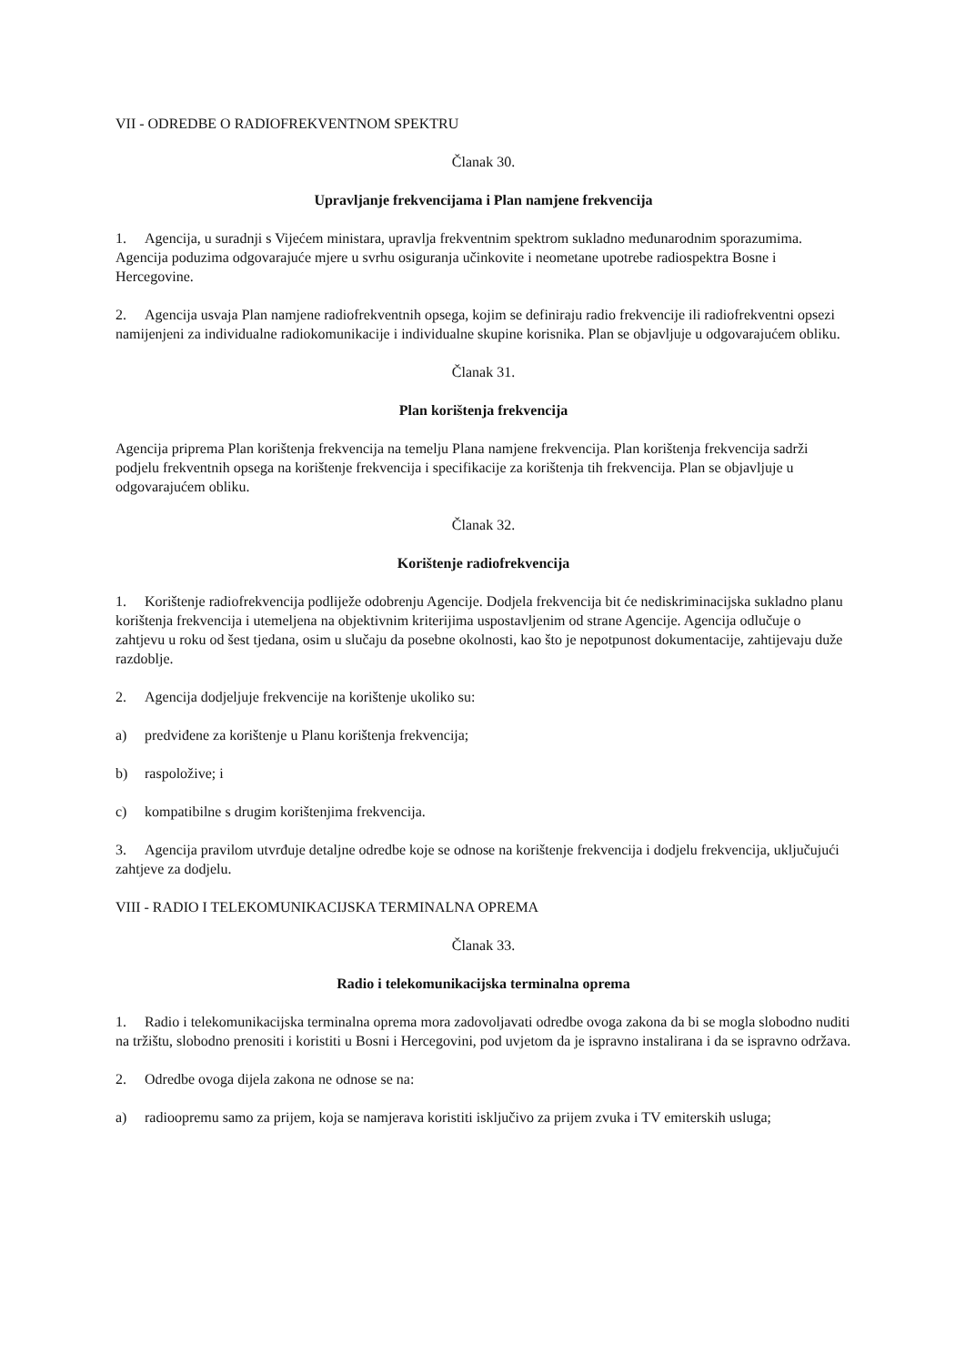VII - ODREDBE O RADIOFREKVENTNOM SPEKTRU
Članak 30.
Upravljanje frekvencijama i Plan namjene frekvencija
1. Agencija, u suradnji s Vijećem ministara, upravlja frekventnim spektrom sukladno međunarodnim sporazumima. Agencija poduzima odgovarajuće mjere u svrhu osiguranja učinkovite i neometane upotrebe radiospektra Bosne i Hercegovine.
2. Agencija usvaja Plan namjene radiofrekventnih opsega, kojim se definiraju radio frekvencije ili radiofrekventni opsezi namijenjeni za individualne radiokomunikacije i individualne skupine korisnika. Plan se objavljuje u odgovarajućem obliku.
Članak 31.
Plan korištenja frekvencija
Agencija priprema Plan korištenja frekvencija na temelju Plana namjene frekvencija. Plan korištenja frekvencija sadrži podjelu frekventnih opsega na korištenje frekvencija i specifikacije za korištenja tih frekvencija. Plan se objavljuje u odgovarajućem obliku.
Članak 32.
Korištenje radiofrekvencija
1. Korištenje radiofrekvencija podliježe odobrenju Agencije. Dodjela frekvencija bit će nediskriminacijska sukladno planu korištenja frekvencija i utemeljena na objektivnim kriterijima uspostavljenim od strane Agencije. Agencija odlučuje o zahtjevu u roku od šest tjedana, osim u slučaju da posebne okolnosti, kao što je nepotpunost dokumentacije, zahtijevaju duže razdoblje.
2. Agencija dodjeljuje frekvencije na korištenje ukoliko su:
a) predviđene za korištenje u Planu korištenja frekvencija;
b) raspoložive; i
c) kompatibilne s drugim korištenjima frekvencija.
3. Agencija pravilom utvrđuje detaljne odredbe koje se odnose na korištenje frekvencija i dodjelu frekvencija, uključujući zahtjeve za dodjelu.
VIII - RADIO I TELEKOMUNIKACIJSKA TERMINALNA OPREMA
Članak 33.
Radio i telekomunikacijska terminalna oprema
1. Radio i telekomunikacijska terminalna oprema mora zadovoljavati odredbe ovoga zakona da bi se mogla slobodno nuditi na tržištu, slobodno prenositi i koristiti u Bosni i Hercegovini, pod uvjetom da je ispravno instalirana i da se ispravno održava.
2. Odredbe ovoga dijela zakona ne odnose se na:
a) radioopremu samo za prijem, koja se namjerava koristiti isključivo za prijem zvuka i TV emiterskih usluga;